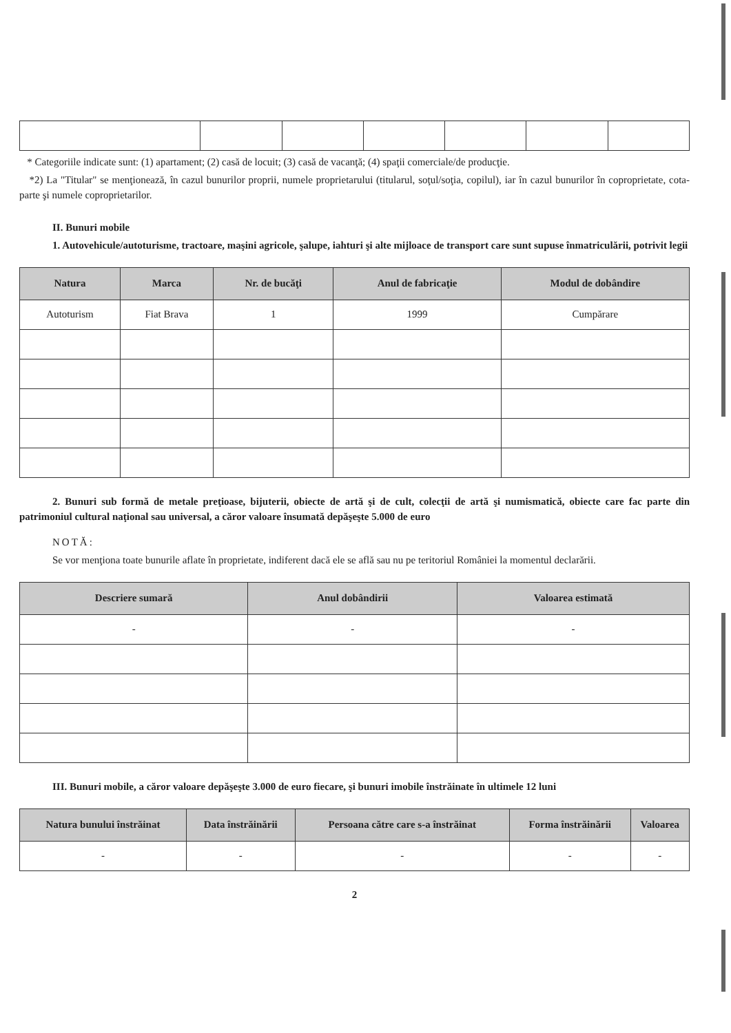* Categoriile indicate sunt: (1) apartament; (2) casă de locuit; (3) casă de vacanţă; (4) spaţii comerciale/de producţie.
*2) La "Titular" se menţionează, în cazul bunurilor proprii, numele proprietarului (titularul, soţul/soţia, copilul), iar în cazul bunurilor în coproprietate, cota-parte şi numele coproprietarilor.
II. Bunuri mobile
1. Autovehicule/autoturisme, tractoare, maşini agricole, şalupe, iahturi şi alte mijloace de transport care sunt supuse înmatriculării, potrivit legii
| Natura | Marca | Nr. de bucăţi | Anul de fabricaţie | Modul de dobândire |
| --- | --- | --- | --- | --- |
| Autoturism | Fiat Brava | 1 | 1999 | Cumpărare |
2. Bunuri sub formă de metale preţioase, bijuterii, obiecte de artă şi de cult, colecţii de artă şi numismatică, obiecte care fac parte din patrimoniul cultural naţional sau universal, a căror valoare însumată depăşeşte 5.000 de euro
NOTĂ:
Se vor menţiona toate bunurile aflate în proprietate, indiferent dacă ele se află sau nu pe teritoriul României la momentul declarării.
| Descriere sumară | Anul dobândirii | Valoarea estimată |
| --- | --- | --- |
| - | - | - |
III. Bunuri mobile, a căror valoare depăşeşte 3.000 de euro fiecare, şi bunuri imobile înstrăinate în ultimele 12 luni
| Natura bunului înstrăinat | Data înstrăinării | Persoana către care s-a înstrăinat | Forma înstrăinării | Valoarea |
| --- | --- | --- | --- | --- |
| - | - | - | - | - |
2